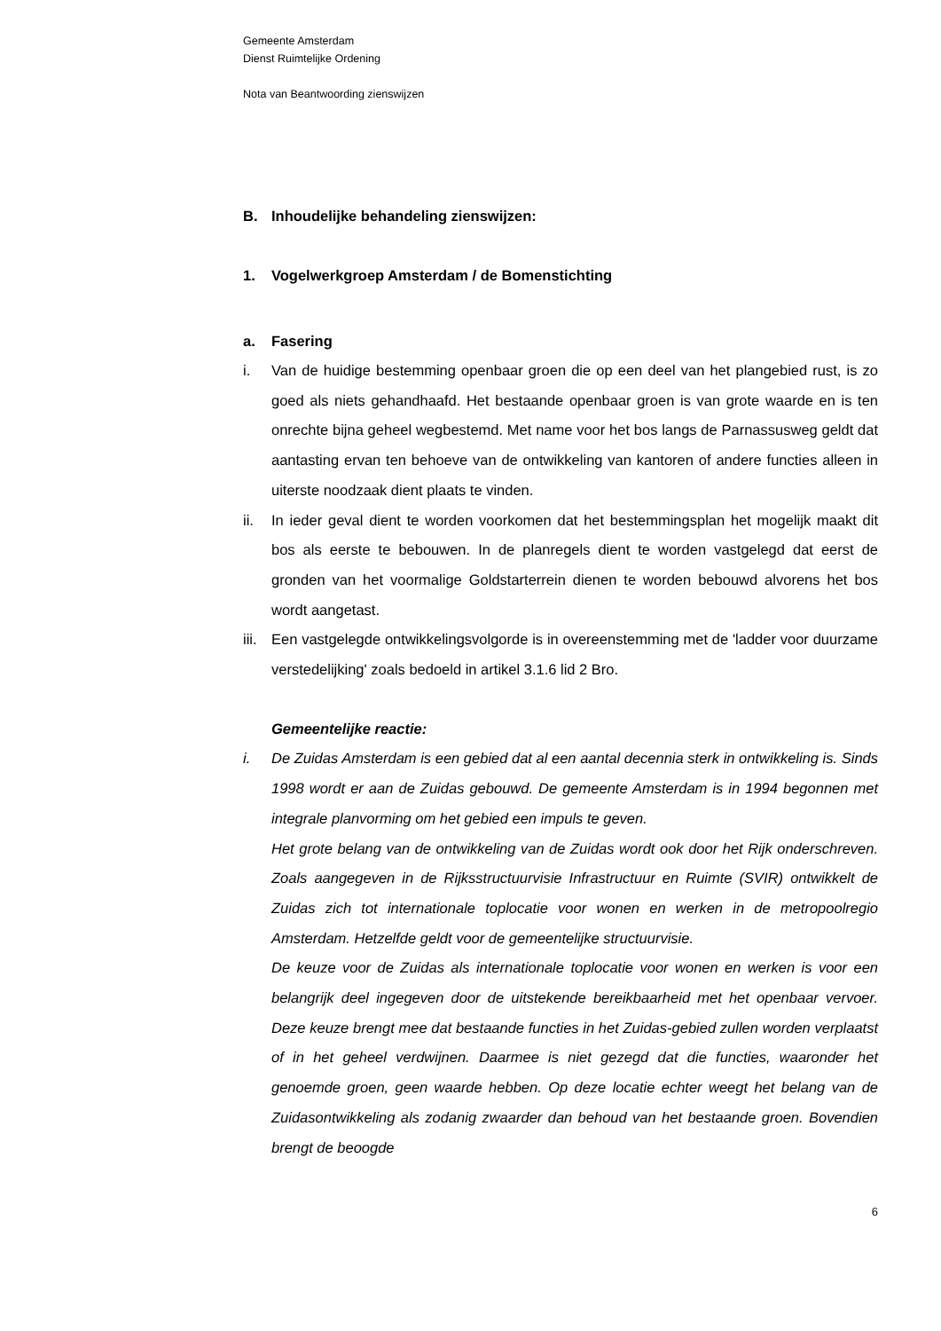Gemeente Amsterdam
Dienst Ruimtelijke Ordening
Nota van Beantwoording zienswijzen
B. Inhoudelijke behandeling zienswijzen:
1. Vogelwerkgroep Amsterdam / de Bomenstichting
a. Fasering
i. Van de huidige bestemming openbaar groen die op een deel van het plangebied rust, is zo goed als niets gehandhaafd. Het bestaande openbaar groen is van grote waarde en is ten onrechte bijna geheel wegbestemd. Met name voor het bos langs de Parnassusweg geldt dat aantasting ervan ten behoeve van de ontwikkeling van kantoren of andere functies alleen in uiterste noodzaak dient plaats te vinden.
ii. In ieder geval dient te worden voorkomen dat het bestemmingsplan het mogelijk maakt dit bos als eerste te bebouwen. In de planregels dient te worden vastgelegd dat eerst de gronden van het voormalige Goldstarterrein dienen te worden bebouwd alvorens het bos wordt aangetast.
iii. Een vastgelegde ontwikkelingsvolgorde is in overeenstemming met de 'ladder voor duurzame verstedelijking' zoals bedoeld in artikel 3.1.6 lid 2 Bro.
Gemeentelijke reactie:
i. De Zuidas Amsterdam is een gebied dat al een aantal decennia sterk in ontwikkeling is. Sinds 1998 wordt er aan de Zuidas gebouwd. De gemeente Amsterdam is in 1994 begonnen met integrale planvorming om het gebied een impuls te geven.
Het grote belang van de ontwikkeling van de Zuidas wordt ook door het Rijk onderschreven. Zoals aangegeven in de Rijksstructuurvisie Infrastructuur en Ruimte (SVIR) ontwikkelt de Zuidas zich tot internationale toplocatie voor wonen en werken in de metropoolregio Amsterdam. Hetzelfde geldt voor de gemeentelijke structuurvisie.
De keuze voor de Zuidas als internationale toplocatie voor wonen en werken is voor een belangrijk deel ingegeven door de uitstekende bereikbaarheid met het openbaar vervoer. Deze keuze brengt mee dat bestaande functies in het Zuidas-gebied zullen worden verplaatst of in het geheel verdwijnen. Daarmee is niet gezegd dat die functies, waaronder het genoemde groen, geen waarde hebben. Op deze locatie echter weegt het belang van de Zuidasontwikkeling als zodanig zwaarder dan behoud van het bestaande groen. Bovendien brengt de beoogde
6